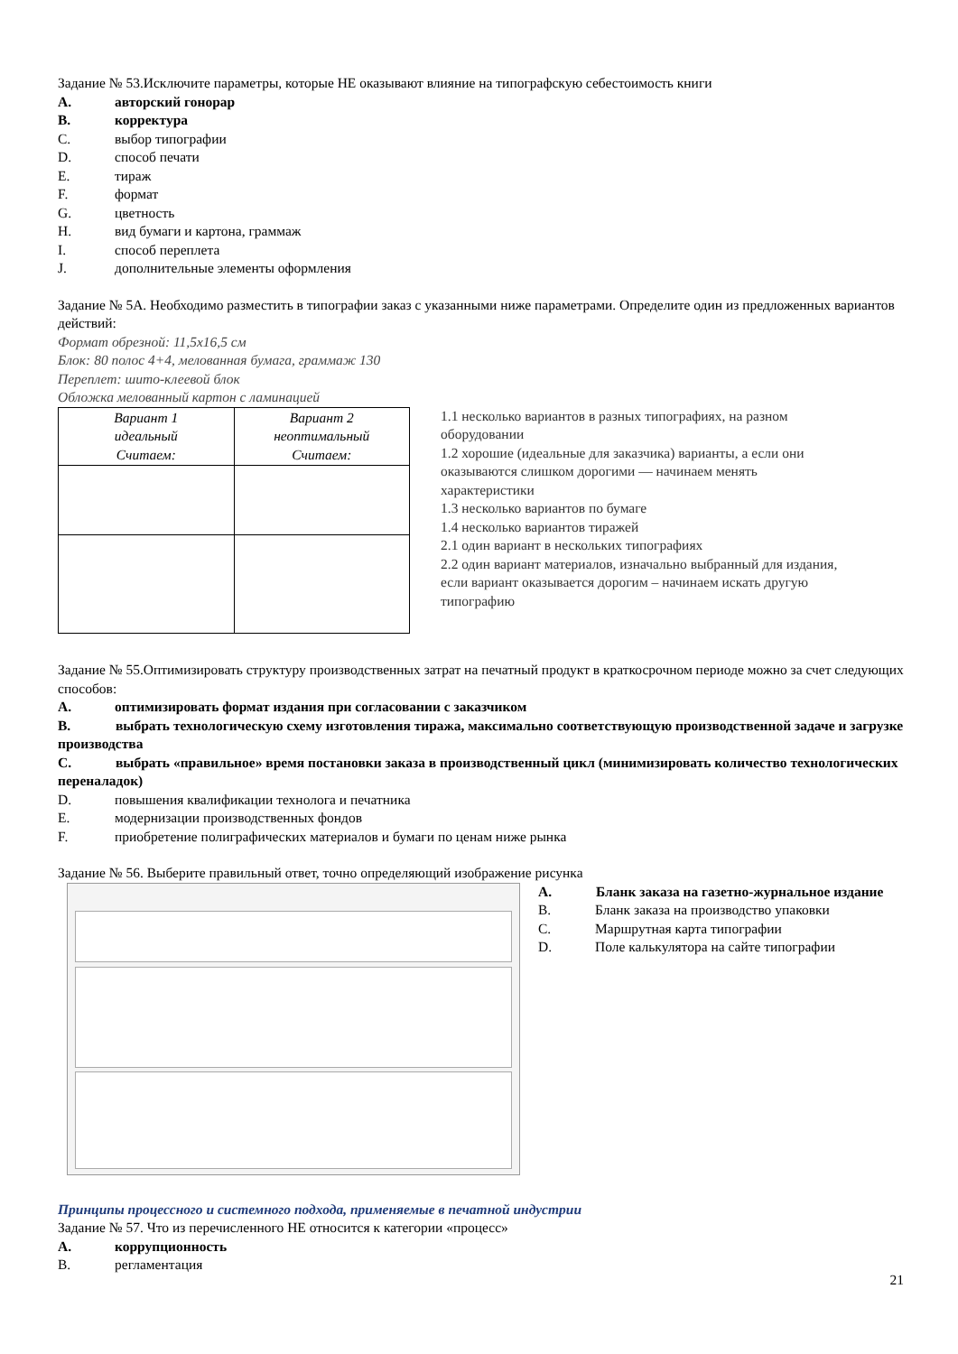Задание № 53.Исключите параметры, которые НЕ оказывают влияние на типографскую себестоимость книги
A. авторский гонорар
B. корректура
C. выбор типографии
D. способ печати
E. тираж
F. формат
G. цветность
H. вид бумаги и картона, граммаж
I. способ переплета
J. дополнительные элементы оформления
Задание № 5А. Необходимо разместить в типографии заказ с указанными ниже параметрами. Определите один из предложенных вариантов действий:
Формат обрезной: 11,5х16,5 см
Блок: 80 полос 4+4, мелованная бумага, граммаж 130
Переплет: шито-клеевой блок
Обложка мелованный картон с ламинацией
| Вариант 1 идеальный Считаем: | Вариант 2 неоптимальный Считаем: |
1.1 несколько вариантов в разных типографиях, на разном оборудовании
1.2 хорошие (идеальные для заказчика) варианты, а если они оказываются слишком дорогими — начинаем менять характеристики
1.3 несколько вариантов по бумаге
1.4 несколько вариантов тиражей
2.1 один вариант в нескольких типографиях
2.2 один вариант материалов, изначально выбранный для издания, если вариант оказывается дорогим – начинаем искать другую типографию
Задание № 55.Оптимизировать структуру производственных затрат на печатный продукт в краткосрочном периоде можно за счет следующих способов:
A. оптимизировать формат издания при согласовании с заказчиком
B. выбрать технологическую схему изготовления тиража, максимально соответствующую производственной задаче и загрузке производства
C. выбрать «правильное» время постановки заказа в производственный цикл (минимизировать количество технологических переналадок)
D. повышения квалификации технолога и печатника
E. модернизации производственных фондов
F. приобретение полиграфических материалов и бумаги по ценам ниже рынка
Задание № 56. Выберите правильный ответ, точно определяющий изображение рисунка
A. Бланк заказа на газетно-журнальное издание
B. Бланк заказа на производство упаковки
C. Маршрутная карта типографии
D. Поле калькулятора на сайте типографии
Принципы процессного и системного подхода, применяемые в печатной индустрии
Задание № 57. Что из перечисленного НЕ относится к категории «процесс»
A. коррупционность
B. регламентация
21